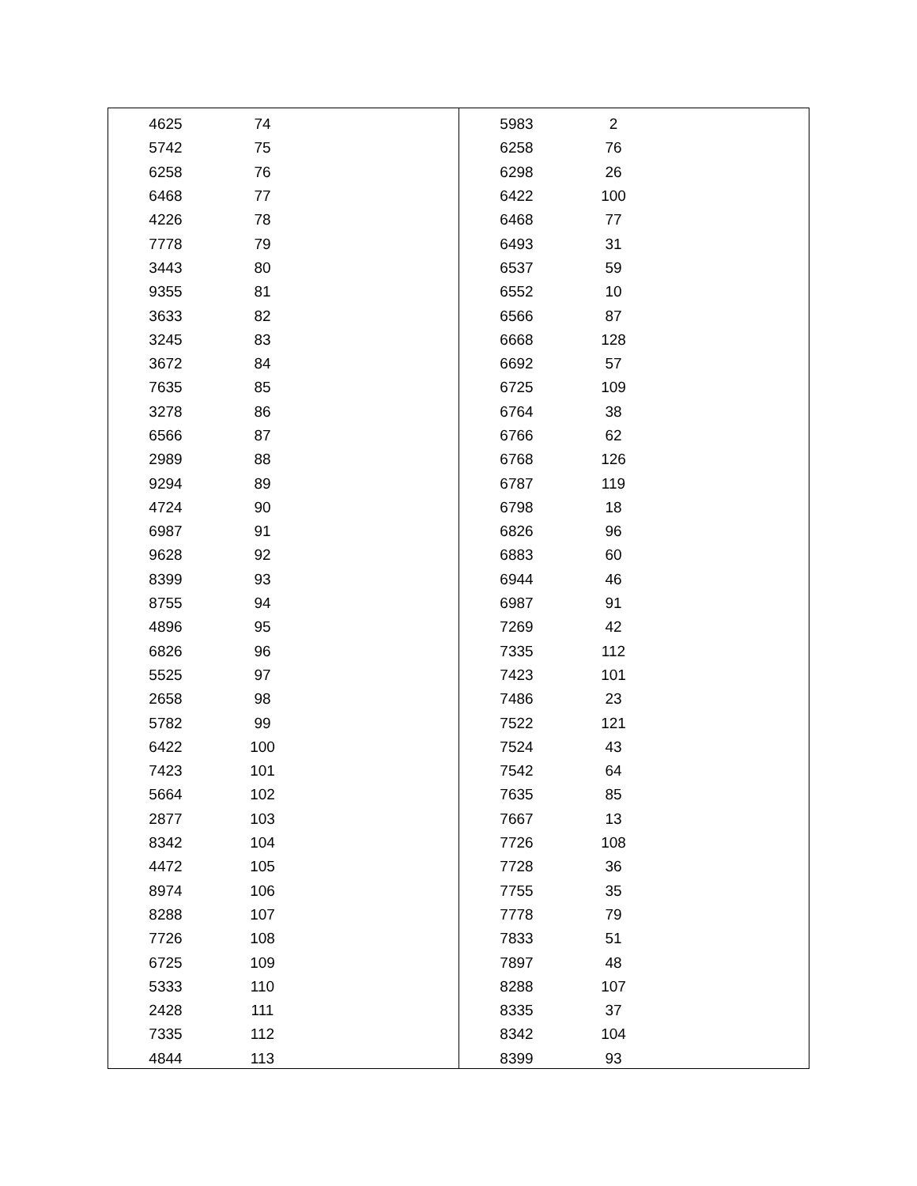| 4625 | 74 |
| 5742 | 75 |
| 6258 | 76 |
| 6468 | 77 |
| 4226 | 78 |
| 7778 | 79 |
| 3443 | 80 |
| 9355 | 81 |
| 3633 | 82 |
| 3245 | 83 |
| 3672 | 84 |
| 7635 | 85 |
| 3278 | 86 |
| 6566 | 87 |
| 2989 | 88 |
| 9294 | 89 |
| 4724 | 90 |
| 6987 | 91 |
| 9628 | 92 |
| 8399 | 93 |
| 8755 | 94 |
| 4896 | 95 |
| 6826 | 96 |
| 5525 | 97 |
| 2658 | 98 |
| 5782 | 99 |
| 6422 | 100 |
| 7423 | 101 |
| 5664 | 102 |
| 2877 | 103 |
| 8342 | 104 |
| 4472 | 105 |
| 8974 | 106 |
| 8288 | 107 |
| 7726 | 108 |
| 6725 | 109 |
| 5333 | 110 |
| 2428 | 111 |
| 7335 | 112 |
| 4844 | 113 |
| 5983 | 2 |
| 6258 | 76 |
| 6298 | 26 |
| 6422 | 100 |
| 6468 | 77 |
| 6493 | 31 |
| 6537 | 59 |
| 6552 | 10 |
| 6566 | 87 |
| 6668 | 128 |
| 6692 | 57 |
| 6725 | 109 |
| 6764 | 38 |
| 6766 | 62 |
| 6768 | 126 |
| 6787 | 119 |
| 6798 | 18 |
| 6826 | 96 |
| 6883 | 60 |
| 6944 | 46 |
| 6987 | 91 |
| 7269 | 42 |
| 7335 | 112 |
| 7423 | 101 |
| 7486 | 23 |
| 7522 | 121 |
| 7524 | 43 |
| 7542 | 64 |
| 7635 | 85 |
| 7667 | 13 |
| 7726 | 108 |
| 7728 | 36 |
| 7755 | 35 |
| 7778 | 79 |
| 7833 | 51 |
| 7897 | 48 |
| 8288 | 107 |
| 8335 | 37 |
| 8342 | 104 |
| 8399 | 93 |